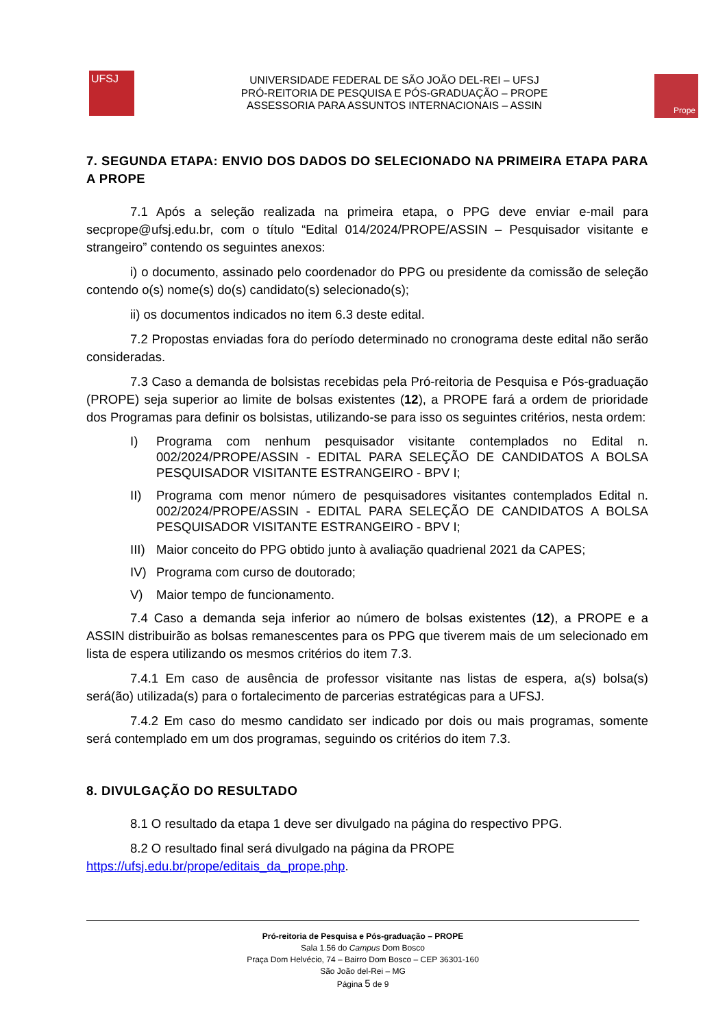UFSJ
UNIVERSIDADE FEDERAL DE SÃO JOÃO DEL-REI – UFSJ
PRÓ-REITORIA DE PESQUISA E PÓS-GRADUAÇÃO – PROPE
ASSESSORIA PARA ASSUNTOS INTERNACIONAIS – ASSIN
Prope
7. SEGUNDA ETAPA: ENVIO DOS DADOS DO SELECIONADO NA PRIMEIRA ETAPA PARA A PROPE
7.1 Após a seleção realizada na primeira etapa, o PPG deve enviar e-mail para secprope@ufsj.edu.br, com o título “Edital 014/2024/PROPE/ASSIN – Pesquisador visitante e strangeiro” contendo os seguintes anexos:
i) o documento, assinado pelo coordenador do PPG ou presidente da comissão de seleção contendo o(s) nome(s) do(s) candidato(s) selecionado(s);
ii) os documentos indicados no item 6.3 deste edital.
7.2 Propostas enviadas fora do período determinado no cronograma deste edital não serão consideradas.
7.3 Caso a demanda de bolsistas recebidas pela Pró-reitoria de Pesquisa e Pós-graduação (PROPE) seja superior ao limite de bolsas existentes (12), a PROPE fará a ordem de prioridade dos Programas para definir os bolsistas, utilizando-se para isso os seguintes critérios, nesta ordem:
I) Programa com nenhum pesquisador visitante contemplados no Edital n. 002/2024/PROPE/ASSIN - EDITAL PARA SELEÇÃO DE CANDIDATOS A BOLSA PESQUISADOR VISITANTE ESTRANGEIRO - BPV I;
II) Programa com menor número de pesquisadores visitantes contemplados Edital n. 002/2024/PROPE/ASSIN - EDITAL PARA SELEÇÃO DE CANDIDATOS A BOLSA PESQUISADOR VISITANTE ESTRANGEIRO - BPV I;
III) Maior conceito do PPG obtido junto à avaliação quadrienal 2021 da CAPES;
IV) Programa com curso de doutorado;
V) Maior tempo de funcionamento.
7.4 Caso a demanda seja inferior ao número de bolsas existentes (12), a PROPE e a ASSIN distribuirão as bolsas remanescentes para os PPG que tiverem mais de um selecionado em lista de espera utilizando os mesmos critérios do item 7.3.
7.4.1 Em caso de ausência de professor visitante nas listas de espera, a(s) bolsa(s) será(ão) utilizada(s) para o fortalecimento de parcerias estratégicas para a UFSJ.
7.4.2 Em caso do mesmo candidato ser indicado por dois ou mais programas, somente será contemplado em um dos programas, seguindo os critérios do item 7.3.
8. DIVULGAÇÃO DO RESULTADO
8.1 O resultado da etapa 1 deve ser divulgado na página do respectivo PPG.
8.2 O resultado final será divulgado na página da PROPE
https://ufsj.edu.br/prope/editais_da_prope.php.
Pró-reitoria de Pesquisa e Pós-graduação – PROPE
Sala 1.56 do Campus Dom Bosco
Praça Dom Helvécio, 74 – Bairro Dom Bosco – CEP 36301-160
São João del-Rei – MG
Página 5 de 9